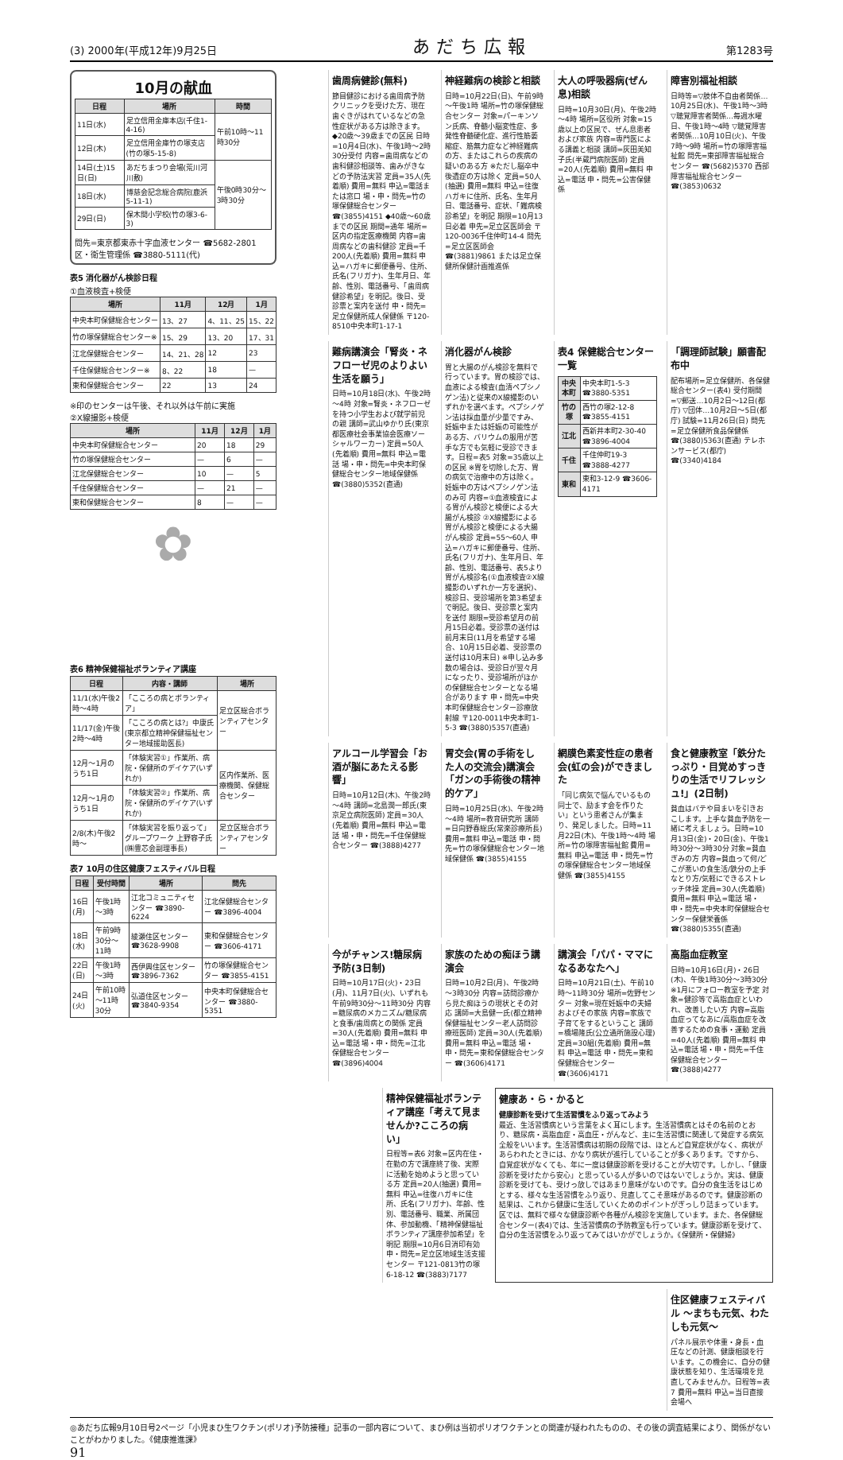(3) 2000年(平成12年)9月25日 あだち広報 第1283号
10月の献血
| 日程 | 場所 | 時間 |
| --- | --- | --- |
| 11日(水) | 足立信用金庫本店(千住1-4-16) | 午前10時～11時30分 |
| 12日(木) | 足立信用金庫竹の塚支店(竹の塚5-15-8) | |
| 14日(土)15日(日) | あだちまつり会場(荒川河川敷) | 午後0時30分～3時30分 |
| 18日(水) | 博慈会記念総合病院(鹿浜5-11-1) | |
| 29日(日) | 保木間小学校(竹の塚3-6-3) | |
問先=東京都東赤十字血液センター ☎5682-2801
区・衛生管理係 ☎3880-5111(代)
表5 消化器がん検診日程
①血液検査+検便
| 場所 | 11月 | 12月 | 1月 |
| --- | --- | --- | --- |
| 中央本町保健総合センター | 13、27 | 4、11、25 | 15、22 |
| 竹の塚保健総合センター※ | 15、29 | 13、20 | 17、31 |
| 江北保健総合センター | 14、21、28 | 12 | 23 |
| 千住保健総合センター※ | 8、22 | 18 | — |
| 東和保健総合センター | 22 | 13 | 24 |
※印のセンターは午後、それ以外は午前に実施
②X線撮影+検便
| 場所 | 11月 | 12月 | 1月 |
| --- | --- | --- | --- |
| 中央本町保健総合センター | 20 | 18 | 29 |
| 竹の塚保健総合センター | — | 6 | — |
| 江北保健総合センター | 10 | — | 5 |
| 千住保健総合センター | — | 21 | — |
| 東和保健総合センター | 8 | — | — |
✿
表6 精神保健福祉ボランティア講座
| 日程 | 内容・講師 | 場所 |
| --- | --- | --- |
| 11/1(水)午後2時～4時 | 「こころの病とボランティア」 | 足立区総合ボランティアセンター |
| 11/17(金)午後2時～4時 | 「こころの病とは?」中康氏(東京都立精神保健福祉センター地域援助医長) | |
| 12月～1月のうち1日 | 「体験実習①」作業所、病院・保健所のデイケア(いずれか) | 区内作業所、医療機関、保健総合センター |
| 12月～1月のうち1日 | 「体験実習②」作業所、病院・保健所のデイケア(いずれか) | |
| 2/8(木)午後2時～ | 「体験実習を振り返って」グループワーク 上野容子氏(㈱豊芯会副理事長) | 足立区総合ボランティアセンター |
表7 10月の住区健康フェスティバル日程
| 日程 | 受付時間 | 場所 | 問先 |
| --- | --- | --- | --- |
| 16日(月) | 午後1時～3時 | 江北コミュニティセンター ☎3890-6224 | 江北保健総合センター ☎3896-4004 |
| 18日(水) | 午前9時30分～11時 | 綾瀬住区センター ☎3628-9908 | 東和保健総合センター ☎3606-4171 |
| 22日(日) | 午後1時～3時 | 西伊興住区センター ☎3896-7362 | 竹の塚保健総合センター ☎3855-4151 |
| 24日(火) | 午前10時～11時30分 | 弘道住区センター ☎3840-9354 | 中央本町保健総合センター ☎3880-5351 |
障害別福祉相談
日時等=▽肢体不自由者関係…10月25日(水)、午後1時～3時 ▽聴覚障害者関係…毎週水曜日、午後1時～4時 ▽聴覚障害者関係…10月10日(火)、午後7時～9時 場所=竹の塚障害福祉館 問先=東部障害福祉総合センター ☎(5682)5370 西部障害福祉総合センター ☎(3853)0632
大人の呼吸器病(ぜん息)相談
日時=10月30日(月)、午後2時～4時 場所=区役所 対象=15歳以上の区民で、ぜん息患者および家族 内容=専門医による講義と相談 講師=灰田美知子氏(半蔵門病院医師) 定員=20人(先着順) 費用=無料 申込=電話 申・問先=公害保健係
神経難病の検診と相談
日時=10月22日(日)、午前9時～午後1時 場所=竹の塚保健総合センター 対象=パーキンソン氏病、脊髄小脳変性症、多発性脊髄硬化症、進行性筋萎縮症、筋無力症など神経難病の方、またはこれらの疾病の疑いのある方 ※ただし脳卒中後遺症の方は除く 定員=50人(抽選) 費用=無料 申込=往復ハガキに住所、氏名、生年月日、電話番号、症状、「難病検診希望」を明記 期限=10月13日必着 申先=足立区医師会 〒120-0036千住仲町14-4 問先=足立区医師会 ☎(3881)9861 または足立保健所保健計画推進係
歯周病健診(無料)
節目健診における歯周病予防クリニックを受けた方、現在歯ぐきがはれているなどの急性症状がある方は除きます。◆20歳～39歳までの区民 日時=10月4日(水)、午後1時～2時30分受付 内容=歯周病などの歯科健診相談等、歯みがきなどの予防法実習 定員=35人(先着順) 費用=無料 申込=電話または窓口 場・申・問先=竹の塚保健総合センター ☎(3855)4151 ◆40歳～60歳までの区民 期間=通年 場所=区内の指定医療機関 内容=歯周病などの歯科健診 定員=千200人(先着順) 費用=無料 申込=ハガキに郵便番号、住所、氏名(フリガナ)、生年月日、年齢、性別、電話番号、「歯周病健診希望」を明記。後日、受診票と案内を送付 申・問先=足立保健所成人保健係 〒120-8510中央本町1-17-1
「調理師試験」願書配布中
配布場所=足立保健所、各保健総合センター(表4) 受付期間=▽郵送…10月2日～12日(都庁) ▽団体…10月2日～5日(都庁) 試験=11月26日(日) 問先=足立保健所食品保健係 ☎(3880)5363(直通) テレホンサービス(都庁) ☎(3340)4184
表4 保健総合センター一覧
| 中央本町 | 中央本町1-5-3 ☎3880-5351 |
| 竹の塚 | 西竹の塚2-12-8 ☎3855-4151 |
| 江北 | 西新井本町2-30-40 ☎3896-4004 |
| 千住 | 千住仲町19-3 ☎3888-4277 |
| 東和 | 東和3-12-9 ☎3606-4171 |
消化器がん検診
胃と大腸のがん検診を無料で行っています。胃の検診では、血液による検査(血清ペプシノゲン法)と従来のX線撮影のいずれかを選べます。ペプシノゲン法は採血量が少量ですみ、妊娠中または妊娠の可能性がある方、バリウムの服用が苦手な方でも気軽に受診できます。日程=表5 対象=35歳以上の区民 ※胃を切除した方、胃の病気で治療中の方は除く。妊娠中の方はペプシノゲン法のみ可 内容=①血液検査による胃がん検診と検便による大腸がん検診 ②X線撮影による胃がん検診と検便による大腸がん検診 定員=55～60人 申込=ハガキに郵便番号、住所、氏名(フリガナ)、生年月日、年齢、性別、電話番号、表5より胃がん検診名(①血液検査②X線撮影のいずれか一方を選択)、検診日、受診場所を第3希望まで明記。後日、受診票と案内を送付 期限=受診希望月の前月15日必着。受診票の送付は前月末日(11月を希望する場合、10月15日必着、受診票の送付は10月末日) ※申し込み多数の場合は、受診日が翌々月になったり、受診場所がほかの保健総合センターとなる場合があります 申・問先=中央本町保健総合センター診療放射線 〒120-0011中央本町1-5-3 ☎(3880)5357(直通)
難病講演会「腎炎・ネフローゼ児のよりよい生活を願う」
日時=10月18日(水)、午後2時～4時 対象=腎炎・ネフローゼを持つ小学生および就学前児の親 講師=武山ゆかり氏(東京都医療社会事業協会医療ソーシャルワーカー) 定員=50人(先着順) 費用=無料 申込=電話 場・申・問先=中央本町保健総合センター地域保健係 ☎(3880)5352(直通)
食と健康教室「鉄分たっぷり・目覚めすっきりの生活でリフレッシュ!」(2日制)
貧血はバテや目まいを引きおこします。上手な貧血予防を一緒に考えましょう。日時=10月13日(金)・20日(金)、午後1時30分～3時30分 対象=貧血ぎみの方 内容=貧血って何/どこが悪いの食生活/鉄分の上手なとり方/気軽にできるストレッチ体操 定員=30人(先着順) 費用=無料 申込=電話 場・申・問先=中央本町保健総合センター保健栄養係 ☎(3880)5355(直通)
網膜色素変性症の患者会(虹の会)ができました
「同じ病気で悩んでいるもの同士で、励ます会を作りたい」という患者さんが集まり、発足しました。日時=11月22日(木)、午後1時～4時 場所=竹の塚障害福祉館 費用=無料 申込=電話 申・問先=竹の塚保健総合センター地域保健係 ☎(3855)4155
胃交会(胃の手術をした人の交流会)講演会「ガンの手術後の精神的ケア」
日時=10月25日(水)、午後2時～4時 場所=教育研究所 講師=日向野春総氏(常楽診療所長) 費用=無料 申込=電話 申・問先=竹の塚保健総合センター地域保健係 ☎(3855)4155
アルコール学習会「お酒が脳にあたえる影響」
日時=10月12日(木)、午後2時～4時 講師=北島潤一郎氏(東京足立病院医師) 定員=30人(先着順) 費用=無料 申込=電話 場・申・問先=千住保健総合センター ☎(3888)4277
高脂血症教室
日時=10月16日(月)・26日(木)、午後1時30分～3時30分 ※1月にフォロー教室を予定 対象=健診等で高脂血症といわれ、改善したい方 内容=高脂血症ってなあに/高脂血症を改善するための食事・運動 定員=40人(先着順) 費用=無料 申込=電話 場・申・問先=千住保健総合センター ☎(3888)4277
講演会「パパ・ママになるあなたへ」
日時=10月21日(土)、午前10時～11時30分 場所=佐野センター 対象=現在妊娠中の夫婦およびその家族 内容=家族で子育てをするということ 講師=橋場隆氏(公立通所施設心理) 定員=30組(先着順) 費用=無料 申込=電話 申・問先=東和保健総合センター ☎(3606)4171
家族のための痴ほう講演会
日時=10月2日(月)、午後2時～3時30分 内容=訪問診療から見た痴ほうの現状とその対応 講師=大島健一氏(都立精神保健福祉センター老人訪問診療班医師) 定員=30人(先着順) 費用=無料 申込=電話 場・申・問先=東和保健総合センター ☎(3606)4171
今がチャンス!糖尿病予防(3日制)
日時=10月17日(火)・23日(月)、11月7日(火)、いずれも午前9時30分～11時30分 内容=糖尿病のメカニズム/糖尿病と食事/歯周病との関係 定員=30人(先着順) 費用=無料 申込=電話 場・申・問先=江北保健総合センター ☎(3896)4004
健康あ・ら・かると
健康診断を受けて生活習慣をふり返ってみよう
最近、生活習慣病という言葉をよく耳にします。生活習慣病とはその名前のとおり、糖尿病・高脂血症・高血圧・がんなど、主に生活習慣に関連して発症する病気全般をいいます。生活習慣病は初期の段階では、ほとんど自覚症状がなく、病状があらわれたときには、かなり病状が進行していることが多くあります。ですから、自覚症状がなくても、年に一度は健康診断を受けることが大切です。しかし、「健康診断を受けたから安心」と思っている人が多いのではないでしょうか。実は、健康診断を受けても、受けっ放しではあまり意味がないのです。自分の食生活をはじめとする、様々な生活習慣をふり返り、見直してこそ意味があるのです。健康診断の結果は、これから健康に生活していくためのポイントがぎっしり詰まっています。区では、無料で様々な健康診断や各種がん検診を実施しています。また、各保健総合センター(表4)では、生活習慣病の予防教室も行っています。健康診断を受けて、自分の生活習慣をふり返ってみてはいかがでしょうか。《保健所・保健婦》
精神保健福祉ボランティア講座「考えて見ませんか?こころの病い」
日程等=表6 対象=区内在住・在勤の方で講座終了後、実際に活動を始めようと思っている方 定員=20人(抽選) 費用=無料 申込=往復ハガキに住所、氏名(フリガナ)、年齢、性別、電話番号、職業、所属団体、参加動機、「精神保健福祉ボランティア講座参加希望」を明記 期限=10月6日消印有効 申・問先=足立区地域生活支援センター 〒121-0813竹の塚6-18-12 ☎(3883)7177
住区健康フェスティバル ～まちも元気、わたしも元気～
パネル展示や体重・身長・血圧などの計測、健康相談を行います。この機会に、自分の健康状態を知り、生活環境を見直してみませんか。日程等=表7 費用=無料 申込=当日直接会場へ
◎あだち広報9月10日号2ページ「小児まひ生ワクチン(ポリオ)予防接種」記事の一部内容について、まひ例は当初ポリオワクチンとの関連が疑われたものの、その後の調査結果により、関係がないことがわかりました。《健康推進課》
91